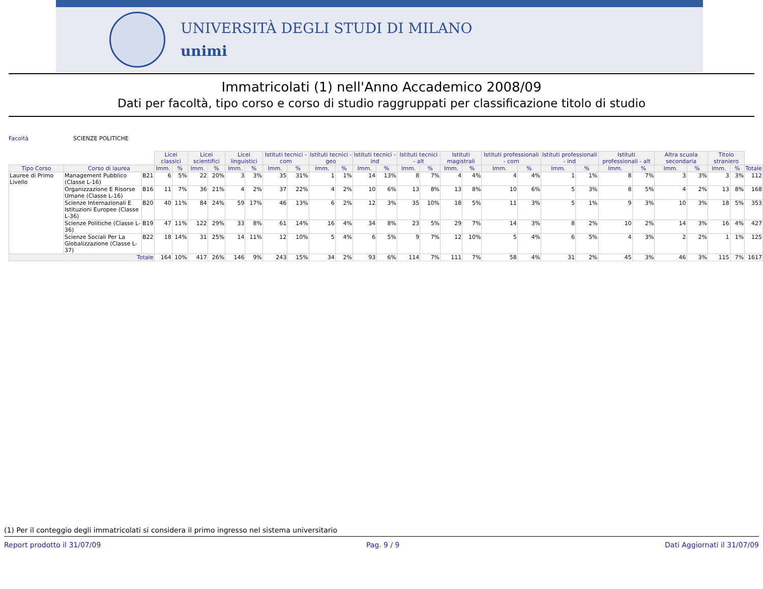UNIVERSITÀ DEGLI STUDI DI MILANO
unimi
Immatricolati (1) nell'Anno Accademico 2008/09
Dati per facoltà, tipo corso e corso di studio raggruppati per classificazione titolo di studio
Facoltà SCIENZE POLITICHE
| | | | Licei classici | | Licei scientifici | | Licei linguistici | | Istituti tecnici - com | | Istituti tecnici - geo | | Istituti tecnici - ind | | Istituti tecnici - alt | | Istituti magistrali | | Istituti professionali - com | | Istituti professionali - ind | | Istituti professionali - alt | | Altra scuola secondaria | | Titolo straniero | | |
| --- | --- | --- | --- | --- | --- | --- | --- | --- | --- | --- | --- | --- | --- | --- | --- | --- | --- | --- | --- | --- | --- | --- | --- | --- | --- | --- | --- | --- | --- |
| Tipo Corso | Corso di laurea | | Imm. | % | Imm. | % | Imm. | % | Imm. | % | Imm. | % | Imm. | % | Imm. | % | Imm. | % | Imm. | % | Imm. | % | Imm. | % | Imm. | % | Imm. | % | Totale |
| Lauree di Primo Livello | Management Pubblico (Classe L-16) | B21 | 6 | 5% | 22 | 20% | 3 | 3% | 35 | 31% | 1 | 1% | 14 | 13% | 8 | 7% | 4 | 4% | 4 | 4% | 1 | 1% | 8 | 7% | 3 | 3% | 3 | 3% | 112 |
| | Organizzazione E Risorse Umane (Classe L-16) | B16 | 11 | 7% | 36 | 21% | 4 | 2% | 37 | 22% | 4 | 2% | 10 | 6% | 13 | 8% | 13 | 8% | 10 | 6% | 5 | 3% | 8 | 5% | 4 | 2% | 13 | 8% | 168 |
| | Scienze Internazionali E Istituzioni Europee (Classe L-36) | B20 | 40 | 11% | 84 | 24% | 59 | 17% | 46 | 13% | 6 | 2% | 12 | 3% | 35 | 10% | 18 | 5% | 11 | 3% | 5 | 1% | 9 | 3% | 10 | 3% | 18 | 5% | 353 |
| | Scienze Politiche (Classe L-36) | B19 | 47 | 11% | 122 | 29% | 33 | 8% | 61 | 14% | 16 | 4% | 34 | 8% | 23 | 5% | 29 | 7% | 14 | 3% | 8 | 2% | 10 | 2% | 14 | 3% | 16 | 4% | 427 |
| | Scienze Sociali Per La Globalizzazione (Classe L-37) | B22 | 18 | 14% | 31 | 25% | 14 | 11% | 12 | 10% | 5 | 4% | 6 | 5% | 9 | 7% | 12 | 10% | 5 | 4% | 6 | 5% | 4 | 3% | 2 | 2% | 1 | 1% | 125 |
| Totale | | | 164 | 10% | 417 | 26% | 146 | 9% | 243 | 15% | 34 | 2% | 93 | 6% | 114 | 7% | 111 | 7% | 58 | 4% | 31 | 2% | 45 | 3% | 46 | 3% | 115 | 7% | 1617 |
(1) Per il conteggio degli immatricolati si considera il primo ingresso nel sistema universitario
Report prodotto il 31/07/09 Pag. 9 / 9 Dati Aggiornati il 31/07/09